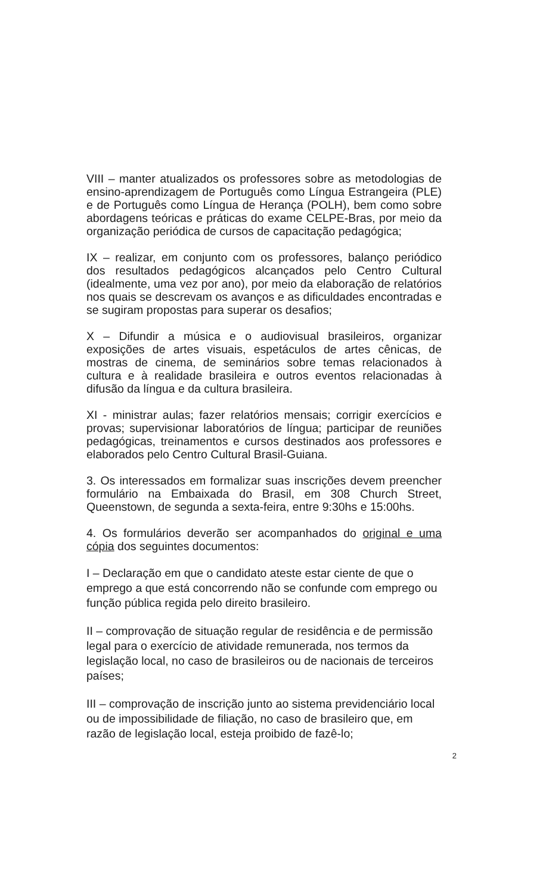VIII – manter atualizados os professores sobre as metodologias de ensino-aprendizagem de Português como Língua Estrangeira (PLE) e de Português como Língua de Herança (POLH), bem como sobre abordagens teóricas e práticas do exame CELPE-Bras, por meio da organização periódica de cursos de capacitação pedagógica;
IX – realizar, em conjunto com os professores, balanço periódico dos resultados pedagógicos alcançados pelo Centro Cultural (idealmente, uma vez por ano), por meio da elaboração de relatórios nos quais se descrevam os avanços e as dificuldades encontradas e se sugiram propostas para superar os desafios;
X – Difundir a música e o audiovisual brasileiros, organizar exposições de artes visuais, espetáculos de artes cênicas, de mostras de cinema, de seminários sobre temas relacionados à cultura e à realidade brasileira e outros eventos relacionadas à difusão da língua e da cultura brasileira.
XI - ministrar aulas; fazer relatórios mensais; corrigir exercícios e provas; supervisionar laboratórios de língua; participar de reuniões pedagógicas, treinamentos e cursos destinados aos professores e elaborados pelo Centro Cultural Brasil-Guiana.
3. Os interessados em formalizar suas inscrições devem preencher formulário na Embaixada do Brasil, em 308 Church Street, Queenstown, de segunda a sexta-feira, entre 9:30hs e 15:00hs.
4. Os formulários deverão ser acompanhados do original e uma cópia dos seguintes documentos:
I – Declaração em que o candidato ateste estar ciente de que o emprego a que está concorrendo não se confunde com emprego ou função pública regida pelo direito brasileiro.
II – comprovação de situação regular de residência e de permissão legal para o exercício de atividade remunerada, nos termos da legislação local, no caso de brasileiros ou de nacionais de terceiros países;
III – comprovação de inscrição junto ao sistema previdenciário local ou de impossibilidade de filiação, no caso de brasileiro que, em razão de legislação local, esteja proibido de fazê-lo;
2